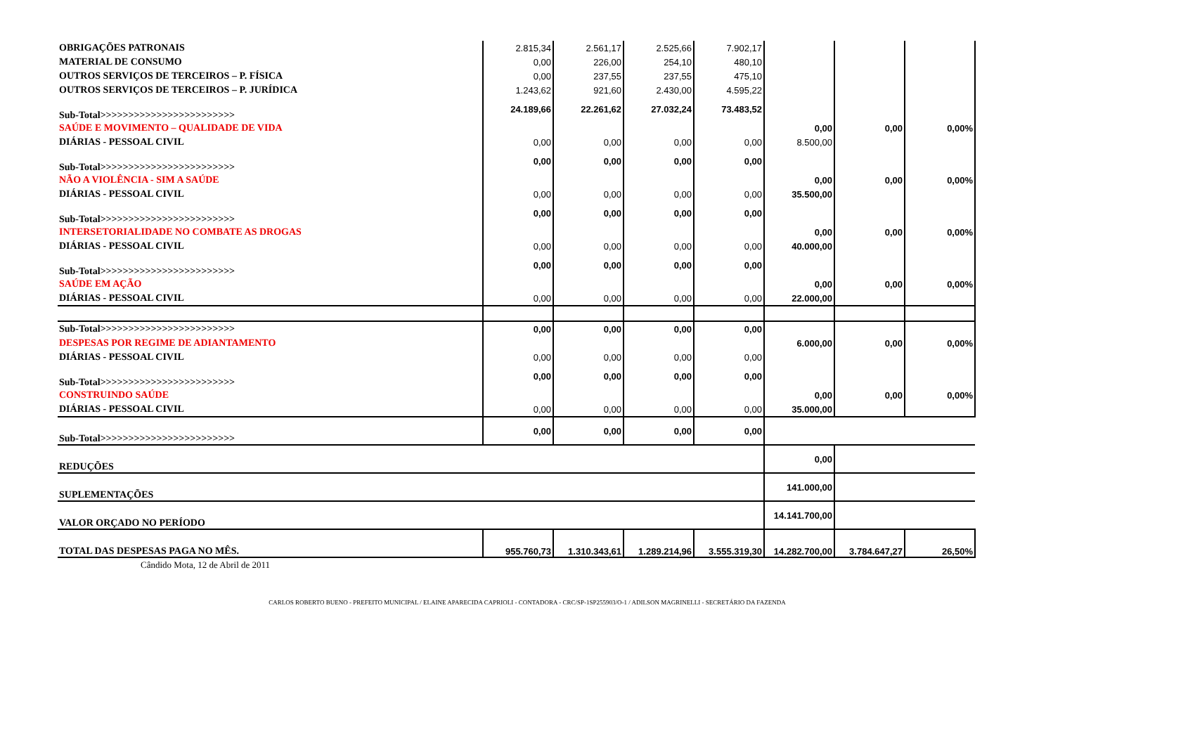| OBRIGAÇÕES PATRONAIS | 2.815,34 | 2.561,17 | 2.525,66 | 7.902,17 | | | |
| MATERIAL DE CONSUMO | 0,00 | 226,00 | 254,10 | 480,10 | | | |
| OUTROS SERVIÇOS DE TERCEIROS – P. FÍSICA | 0,00 | 237,55 | 237,55 | 475,10 | | | |
| OUTROS SERVIÇOS DE TERCEIROS – P. JURÍDICA | 1.243,62 | 921,60 | 2.430,00 | 4.595,22 | | | |
| Sub-Total>>>>>>>>>>>>>>>>>>>>>>>> | 24.189,66 | 22.261,62 | 27.032,24 | 73.483,52 | | | |
| SAÚDE E MOVIMENTO – QUALIDADE DE VIDA | | | | | 0,00 | 0,00 | 0,00% |
| DIÁRIAS - PESSOAL CIVIL | 0,00 | 0,00 | 0,00 | 0,00 | 8.500,00 | | |
| Sub-Total>>>>>>>>>>>>>>>>>>>>>>>> | 0,00 | 0,00 | 0,00 | 0,00 | | | |
| NÃO A VIOLÊNCIA - SIM A SAÚDE | | | | | 0,00 | 0,00 | 0,00% |
| DIÁRIAS - PESSOAL CIVIL | 0,00 | 0,00 | 0,00 | 0,00 | 35.500,00 | | |
| Sub-Total>>>>>>>>>>>>>>>>>>>>>>>> | 0,00 | 0,00 | 0,00 | 0,00 | | | |
| INTERSETORIALIDADE NO COMBATE AS DROGAS | | | | | 0,00 | 0,00 | 0,00% |
| DIÁRIAS - PESSOAL CIVIL | 0,00 | 0,00 | 0,00 | 0,00 | 40.000,00 | | |
| Sub-Total>>>>>>>>>>>>>>>>>>>>>>>> | 0,00 | 0,00 | 0,00 | 0,00 | | | |
| SAÚDE EM AÇÃO | | | | | 0,00 | 0,00 | 0,00% |
| DIÁRIAS - PESSOAL CIVIL | 0,00 | 0,00 | 0,00 | 0,00 | 22.000,00 | | |
| Sub-Total>>>>>>>>>>>>>>>>>>>>>>>> | 0,00 | 0,00 | 0,00 | 0,00 | | | |
| DESPESAS POR REGIME DE ADIANTAMENTO | | | | | 6.000,00 | 0,00 | 0,00% |
| DIÁRIAS - PESSOAL CIVIL | 0,00 | 0,00 | 0,00 | 0,00 | | | |
| Sub-Total>>>>>>>>>>>>>>>>>>>>>>>> | 0,00 | 0,00 | 0,00 | 0,00 | | | |
| CONSTRUINDO SAÚDE | | | | | 0,00 | 0,00 | 0,00% |
| DIÁRIAS - PESSOAL CIVIL | 0,00 | 0,00 | 0,00 | 0,00 | 35.000,00 | | |
| Sub-Total>>>>>>>>>>>>>>>>>>>>>>>> | 0,00 | 0,00 | 0,00 | 0,00 | | | |
| REDUÇÕES | | | | | 0,00 | | |
| SUPLEMENTAÇÕES | | | | | 141.000,00 | | |
| VALOR ORÇADO NO PERÍODO | | | | | 14.141.700,00 | | |
| TOTAL DAS DESPESAS PAGA NO MÊS. | 955.760,73 | 1.310.343,61 | 1.289.214,96 | 3.555.319,30 | 14.282.700,00 | 3.784.647,27 | 26,50% |
Cândido Mota, 12 de Abril de 2011
CARLOS ROBERTO BUENO - PREFEITO MUNICIPAL / ELAINE APARECIDA CAPRIOLI - CONTADORA - CRC/SP-1SP255903/O-1 / ADILSON MAGRINELLI - SECRETÁRIO DA FAZENDA